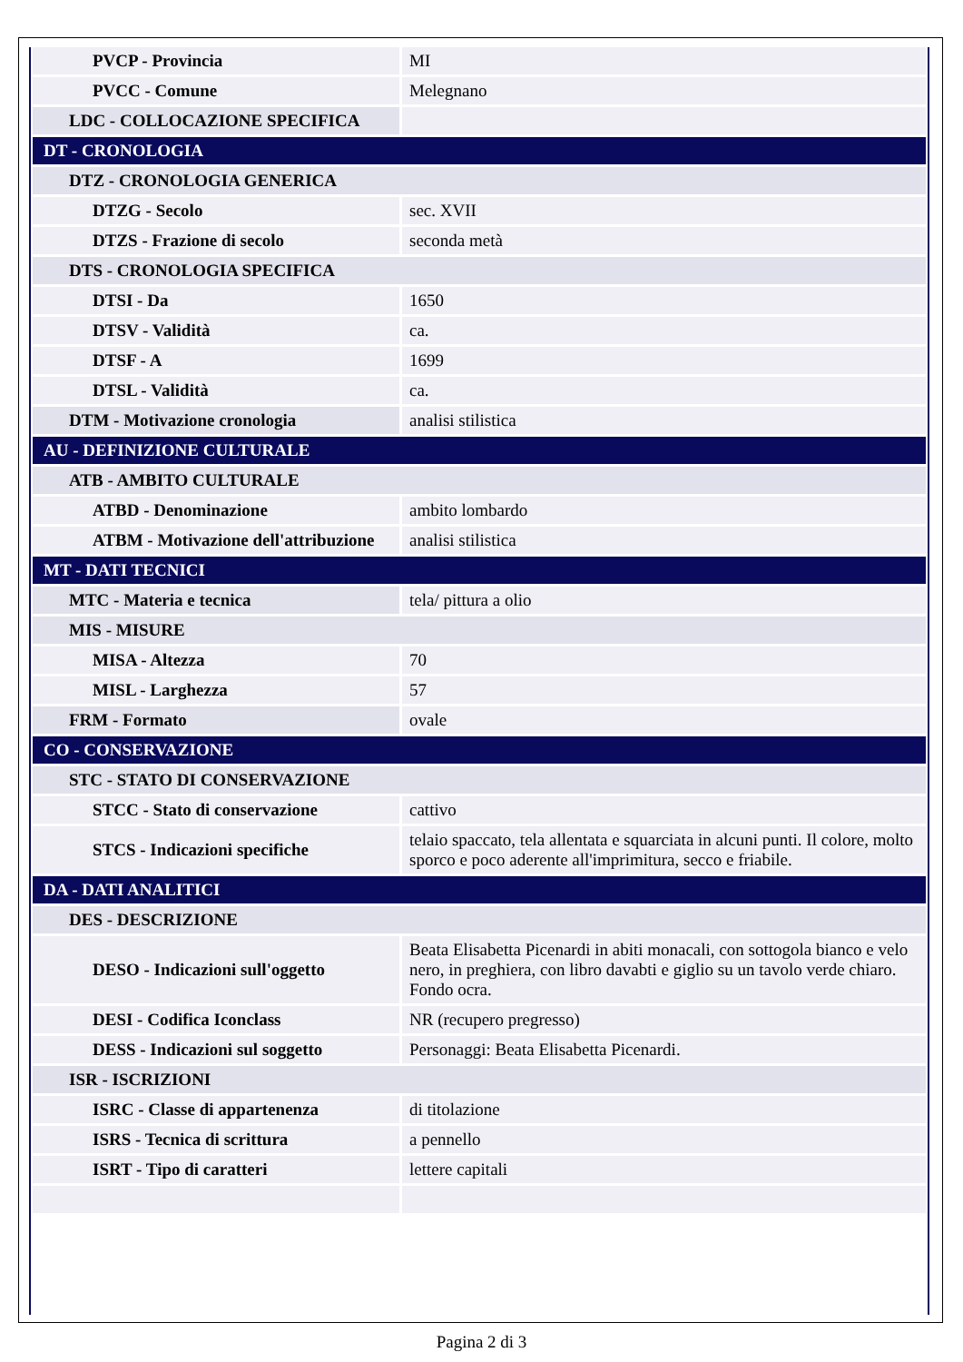| PVCP - Provincia | MI |
| PVCC - Comune | Melegnano |
| LDC - COLLOCAZIONE SPECIFICA | |
| DT - CRONOLOGIA | |
| DTZ - CRONOLOGIA GENERICA | |
| DTZG - Secolo | sec. XVII |
| DTZS - Frazione di secolo | seconda metà |
| DTS - CRONOLOGIA SPECIFICA | |
| DTSI - Da | 1650 |
| DTSV - Validità | ca. |
| DTSF - A | 1699 |
| DTSL - Validità | ca. |
| DTM - Motivazione cronologia | analisi stilistica |
| AU - DEFINIZIONE CULTURALE | |
| ATB - AMBITO CULTURALE | |
| ATBD - Denominazione | ambito lombardo |
| ATBM - Motivazione dell'attribuzione | analisi stilistica |
| MT - DATI TECNICI | |
| MTC - Materia e tecnica | tela/ pittura a olio |
| MIS - MISURE | |
| MISA - Altezza | 70 |
| MISL - Larghezza | 57 |
| FRM - Formato | ovale |
| CO - CONSERVAZIONE | |
| STC - STATO DI CONSERVAZIONE | |
| STCC - Stato di conservazione | cattivo |
| STCS - Indicazioni specifiche | telaio spaccato, tela allentata e squarciata in alcuni punti. Il colore, molto sporco e poco aderente all'imprimitura, secco e friabile. |
| DA - DATI ANALITICI | |
| DES - DESCRIZIONE | |
| DESO - Indicazioni sull'oggetto | Beata Elisabetta Picenardi in abiti monacali, con sottogola bianco e velo nero, in preghiera, con libro davabti e giglio su un tavolo verde chiaro. Fondo ocra. |
| DESI - Codifica Iconclass | NR (recupero pregresso) |
| DESS - Indicazioni sul soggetto | Personaggi: Beata Elisabetta Picenardi. |
| ISR - ISCRIZIONI | |
| ISRC - Classe di appartenenza | di titolazione |
| ISRS - Tecnica di scrittura | a pennello |
| ISRT - Tipo di caratteri | lettere capitali |
Pagina 2 di 3